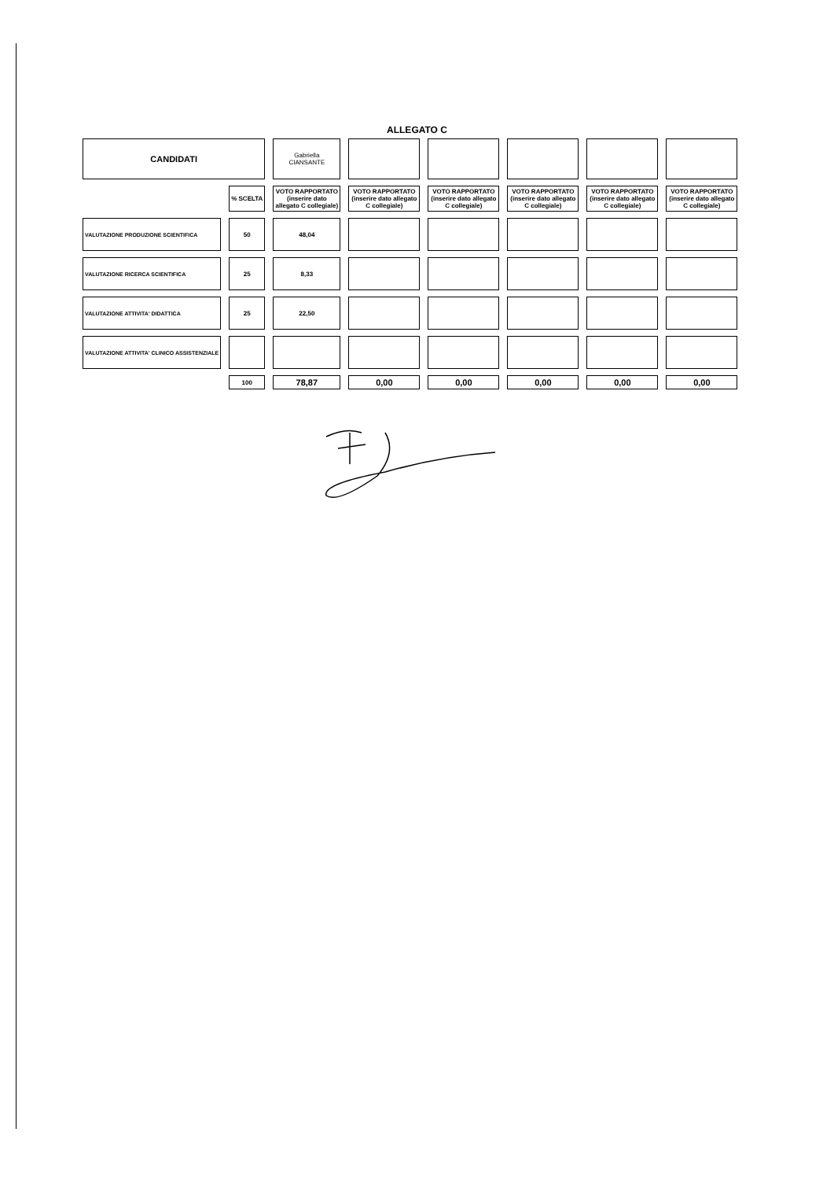ALLEGATO C
| CANDIDATI | | Gabriella CIANSANTE | | | | | |
| | % SCELTA | VOTO RAPPORTATO (inserire dato allegato C collegiale) | VOTO RAPPORTATO (inserire dato allegato C collegiale) | VOTO RAPPORTATO (inserire dato allegato C collegiale) | VOTO RAPPORTATO (inserire dato allegato C collegiale) | VOTO RAPPORTATO (inserire dato allegato C collegiale) | VOTO RAPPORTATO (inserire dato allegato C collegiale) |
| VALUTAZIONE PRODUZIONE SCIENTIFICA | 50 | 48,04 | | | | | |
| VALUTAZIONE RICERCA SCIENTIFICA | 25 | 8,33 | | | | | |
| VALUTAZIONE ATTIVITA' DIDATTICA | 25 | 22,50 | | | | | |
| VALUTAZIONE ATTIVITA' CLINICO ASSISTENZIALE | | | | | | | |
| | 100 | 78,87 | 0,00 | 0,00 | 0,00 | 0,00 | 0,00 |